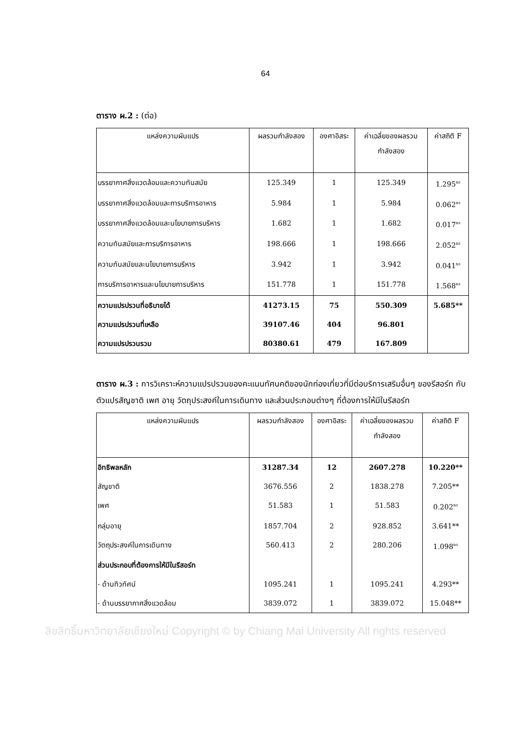64
ตาราง ผ.2 : (ต่อ)
| แหล่งความผันแปร | ผลรวมกำลังสอง | องศาอิสระ | ค่าเฉลี่ยของผลรวม กำลังสอง | ค่าสถิติ F |
| --- | --- | --- | --- | --- |
| บรรยากาศสิ่งแวดล้อมและความทันสมัย | 125.349 | 1 | 125.349 | 1.295<sup>ns</sup> |
| บรรยากาศสิ่งแวดล้อมและการบริการอาหาร | 5.984 | 1 | 5.984 | 0.062<sup>ns</sup> |
| บรรยากาศสิ่งแวดล้อมและนโยบายการบริหาร | 1.682 | 1 | 1.682 | 0.017<sup>ns</sup> |
| ความทันสมัยและการบริการอาหาร | 198.666 | 1 | 198.666 | 2.052<sup>ns</sup> |
| ความทันสมัยและนโยบายการบริหาร | 3.942 | 1 | 3.942 | 0.041<sup>ns</sup> |
| การบริการอาหารและนโยบายการบริหาร | 151.778 | 1 | 151.778 | 1.568<sup>ns</sup> |
| ความแปรปรวนที่อธิบายได้ | 41273.15 | 75 | 550.309 | 5.685** |
| ความแปรปรวนที่เหลือ | 39107.46 | 404 | 96.801 | |
| ความแปรปรวนรวม | 80380.61 | 479 | 167.809 | |
ตาราง ผ.3 : การวิเคราะห์ความแปรปรวนของคะแนนทัศนคติของนักท่องเที่ยวที่มีต่อบริการเสริมอื่นๆ ของรีสอร์ท กับตัวแปรสัญชาติ เพศ อายุ วัตถุประสงค์ในการเดินทาง และส่วนประกอบต่างๆ ที่ต้องการให้มีในรีสอร์ท
| แหล่งความผันแปร | ผลรวมกำลังสอง | องศาอิสระ | ค่าเฉลี่ยของผลรวม กำลังสอง | ค่าสถิติ F |
| --- | --- | --- | --- | --- |
| อิทธิพลหลัก | 31287.34 | 12 | 2607.278 | 10.220** |
| สัญชาติ | 3676.556 | 2 | 1838.278 | 7.205** |
| เพศ | 51.583 | 1 | 51.583 | 0.202<sup>ns</sup> |
| กลุ่มอายุ | 1857.704 | 2 | 928.852 | 3.641** |
| วัตถุประสงค์ในการเดินทาง | 560.413 | 2 | 280.206 | 1.098<sup>ns</sup> |
| ส่วนประกอบที่ต้องการให้มีในรีสอร์ท | | | | |
| - ด้านทิวทัศน์ | 1095.241 | 1 | 1095.241 | 4.293** |
| - ด้านบรรยากาศสิ่งแวดล้อม | 3839.072 | 1 | 3839.072 | 15.048** |
ลิขสิทธิ์มหาวิทยาลัยเชียงใหม่ Copyright © by Chiang Mai University All rights reserved